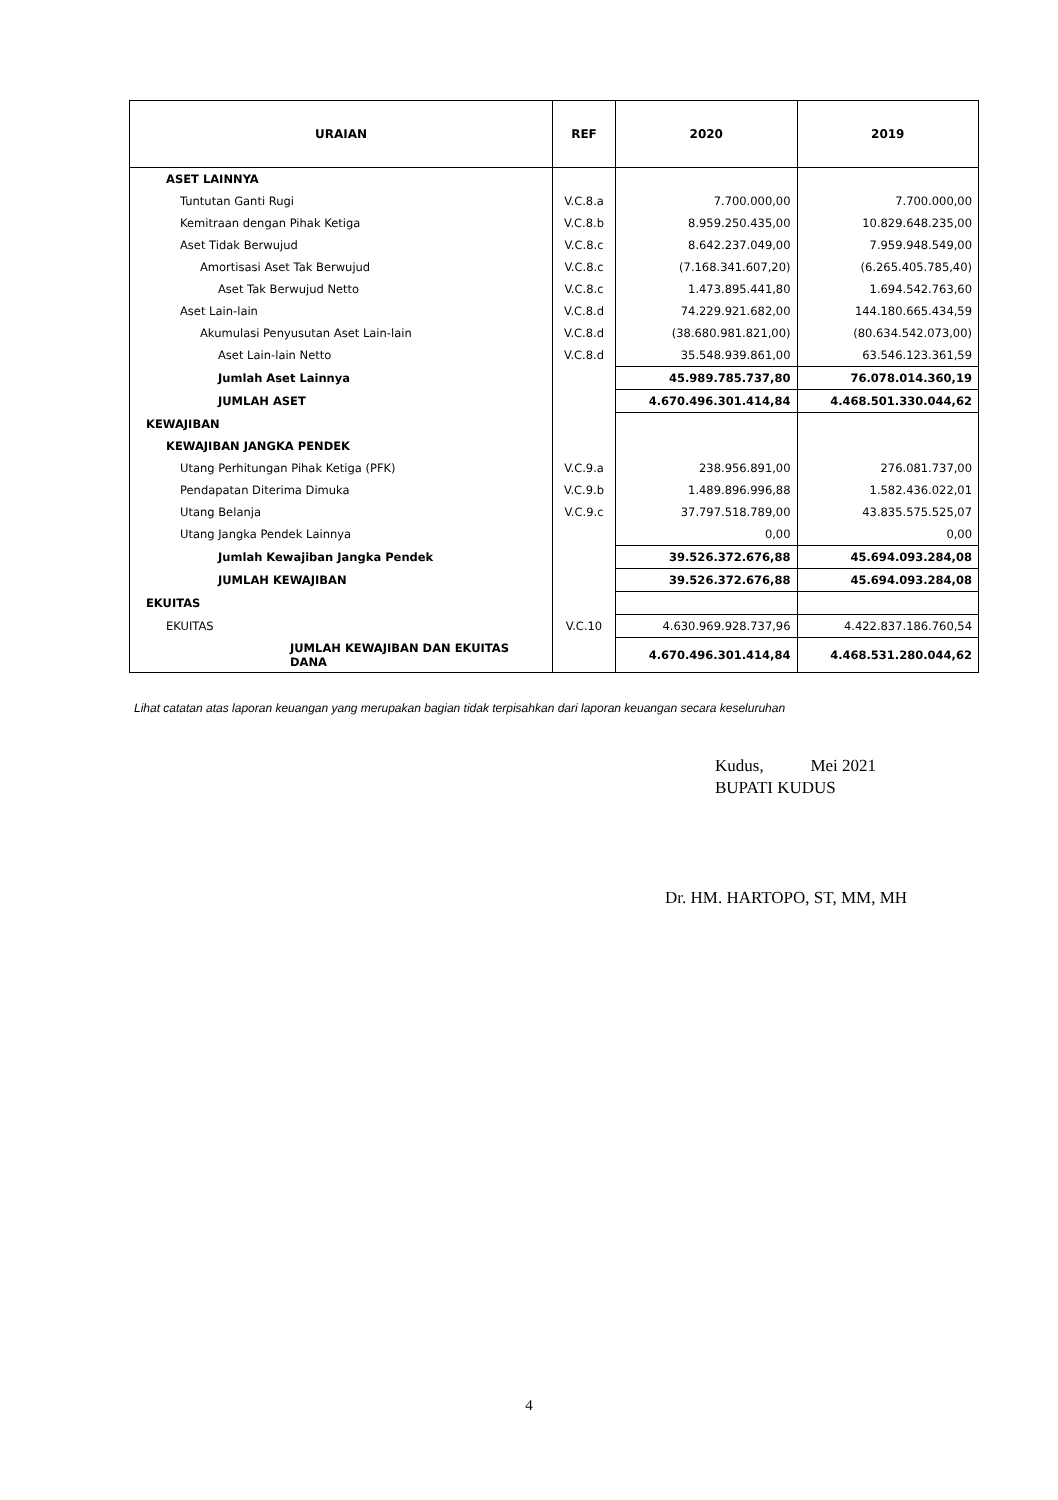| URAIAN | REF | 2020 | 2019 |
| --- | --- | --- | --- |
| ASET LAINNYA | | | |
| Tuntutan Ganti Rugi | V.C.8.a | 7.700.000,00 | 7.700.000,00 |
| Kemitraan dengan Pihak Ketiga | V.C.8.b | 8.959.250.435,00 | 10.829.648.235,00 |
| Aset Tidak Berwujud | V.C.8.c | 8.642.237.049,00 | 7.959.948.549,00 |
| Amortisasi Aset Tak Berwujud | V.C.8.c | (7.168.341.607,20) | (6.265.405.785,40) |
| Aset Tak Berwujud Netto | V.C.8.c | 1.473.895.441,80 | 1.694.542.763,60 |
| Aset Lain-lain | V.C.8.d | 74.229.921.682,00 | 144.180.665.434,59 |
| Akumulasi Penyusutan Aset Lain-lain | V.C.8.d | (38.680.981.821,00) | (80.634.542.073,00) |
| Aset Lain-lain Netto | V.C.8.d | 35.548.939.861,00 | 63.546.123.361,59 |
| Jumlah Aset Lainnya | | 45.989.785.737,80 | 76.078.014.360,19 |
| JUMLAH ASET | | 4.670.496.301.414,84 | 4.468.501.330.044,62 |
| KEWAJIBAN | | | |
| KEWAJIBAN JANGKA PENDEK | | | |
| Utang Perhitungan Pihak Ketiga (PFK) | V.C.9.a | 238.956.891,00 | 276.081.737,00 |
| Pendapatan Diterima Dimuka | V.C.9.b | 1.489.896.996,88 | 1.582.436.022,01 |
| Utang Belanja | V.C.9.c | 37.797.518.789,00 | 43.835.575.525,07 |
| Utang Jangka Pendek Lainnya | | 0,00 | 0,00 |
| Jumlah Kewajiban Jangka Pendek | | 39.526.372.676,88 | 45.694.093.284,08 |
| JUMLAH KEWAJIBAN | | 39.526.372.676,88 | 45.694.093.284,08 |
| EKUITAS | | | |
| EKUITAS | V.C.10 | 4.630.969.928.737,96 | 4.422.837.186.760,54 |
| JUMLAH KEWAJIBAN DAN EKUITAS DANA | | 4.670.496.301.414,84 | 4.468.531.280.044,62 |
Lihat catatan atas laporan keuangan yang merupakan bagian tidak terpisahkan dari laporan keuangan secara keseluruhan
Kudus, Mei 2021
BUPATI KUDUS
Dr. HM. HARTOPO, ST, MM, MH
4